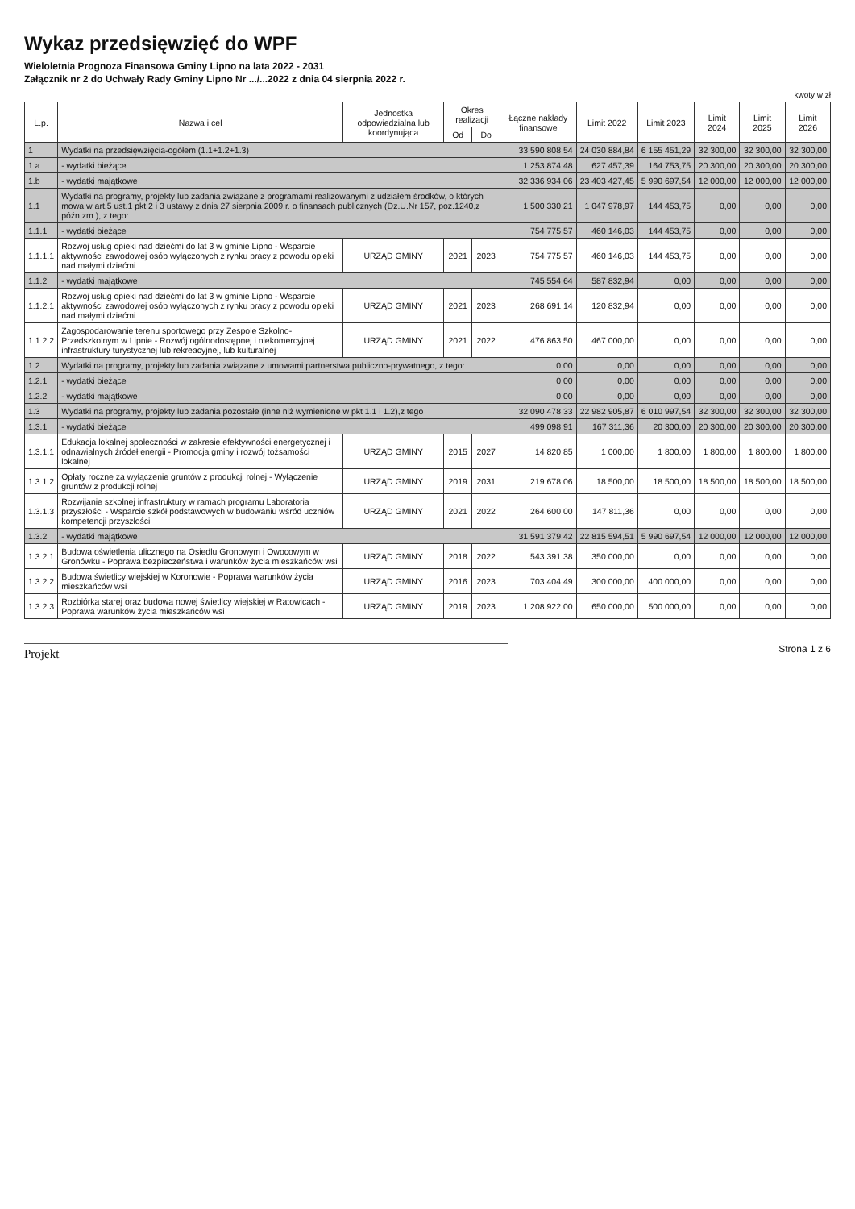Wykaz przedsięwzięć do WPF
Wieloletnia Prognoza Finansowa Gminy Lipno na lata 2022 - 2031
Załącznik nr 2 do Uchwały Rady Gminy Lipno Nr .../...2022 z dnia 04 sierpnia 2022 r.
kwoty w zł
| L.p. | Nazwa i cel | Jednostka odpowiedzialna lub koordynująca | Okres realizacji | | Łączne nakłady finansowe | Limit 2022 | Limit 2023 | Limit 2024 | Limit 2025 | Limit 2026 |
| --- | --- | --- | --- | --- | --- | --- | --- | --- | --- | --- |
| | | | Od | Do | | | | | | |
| 1 | Wydatki na przedsięwzięcia-ogółem (1.1+1.2+1.3) | | | | 33 590 808,54 | 24 030 884,84 | 6 155 451,29 | 32 300,00 | 32 300,00 | 32 300,00 |
| 1.a | - wydatki bieżące | | | | 1 253 874,48 | 627 457,39 | 164 753,75 | 20 300,00 | 20 300,00 | 20 300,00 |
| 1.b | - wydatki majątkowe | | | | 32 336 934,06 | 23 403 427,45 | 5 990 697,54 | 12 000,00 | 12 000,00 | 12 000,00 |
| 1.1 | Wydatki na programy, projekty lub zadania związane z programami realizowanymi z udziałem środków, o których mowa w art.5 ust.1 pkt 2 i 3 ustawy z dnia 27 sierpnia 2009.r. o finansach publicznych (Dz.U.Nr 157, poz.1240,z późn.zm.), z tego: | | | | 1 500 330,21 | 1 047 978,97 | 144 453,75 | 0,00 | 0,00 | 0,00 |
| 1.1.1 | - wydatki bieżące | | | | 754 775,57 | 460 146,03 | 144 453,75 | 0,00 | 0,00 | 0,00 |
| 1.1.1.1 | Rozwój usług opieki nad dziećmi do lat 3 w gminie Lipno - Wsparcie aktywności zawodowej osób wyłączonych z rynku pracy z powodu opieki nad małymi dziećmi | URZĄD GMINY | 2021 | 2023 | 754 775,57 | 460 146,03 | 144 453,75 | 0,00 | 0,00 | 0,00 |
| 1.1.2 | - wydatki majątkowe | | | | 745 554,64 | 587 832,94 | 0,00 | 0,00 | 0,00 | 0,00 |
| 1.1.2.1 | Rozwój usług opieki nad dziećmi do lat 3 w gminie Lipno - Wsparcie aktywności zawodowej osób wyłączonych z rynku pracy z powodu opieki nad małymi dziećmi | URZĄD GMINY | 2021 | 2023 | 268 691,14 | 120 832,94 | 0,00 | 0,00 | 0,00 | 0,00 |
| 1.1.2.2 | Zagospodarowanie terenu sportowego przy Zespole Szkolno-Przedszkolnym w Lipnie - Rozwój ogólnodostępnej i niekomercyjnej infrastruktury turystycznej lub rekreacyjnej, lub kulturalnej | URZĄD GMINY | 2021 | 2022 | 476 863,50 | 467 000,00 | 0,00 | 0,00 | 0,00 | 0,00 |
| 1.2 | Wydatki na programy, projekty lub zadania związane z umowami partnerstwa publiczno-prywatnego, z tego: | | | | 0,00 | 0,00 | 0,00 | 0,00 | 0,00 | 0,00 |
| 1.2.1 | - wydatki bieżące | | | | 0,00 | 0,00 | 0,00 | 0,00 | 0,00 | 0,00 |
| 1.2.2 | - wydatki majątkowe | | | | 0,00 | 0,00 | 0,00 | 0,00 | 0,00 | 0,00 |
| 1.3 | Wydatki na programy, projekty lub zadania pozostałe (inne niż wymienione w pkt 1.1 i 1.2),z tego | | | | 32 090 478,33 | 22 982 905,87 | 6 010 997,54 | 32 300,00 | 32 300,00 | 32 300,00 |
| 1.3.1 | - wydatki bieżące | | | | 499 098,91 | 167 311,36 | 20 300,00 | 20 300,00 | 20 300,00 | 20 300,00 |
| 1.3.1.1 | Edukacja lokalnej społeczności w zakresie efektywności energetycznej i odnawialnych źródeł energii - Promocja gminy i rozwój tożsamości lokalnej | URZĄD GMINY | 2015 | 2027 | 14 820,85 | 1 000,00 | 1 800,00 | 1 800,00 | 1 800,00 | 1 800,00 |
| 1.3.1.2 | Opłaty roczne za wyłączenie gruntów z produkcji rolnej - Wyłączenie gruntów z produkcji rolnej | URZĄD GMINY | 2019 | 2031 | 219 678,06 | 18 500,00 | 18 500,00 | 18 500,00 | 18 500,00 | 18 500,00 |
| 1.3.1.3 | Rozwijanie szkolnej infrastruktury w ramach programu Laboratoria przyszłości - Wsparcie szkół podstawowych w budowaniu wśród uczniów kompetencji przyszłości | URZĄD GMINY | 2021 | 2022 | 264 600,00 | 147 811,36 | 0,00 | 0,00 | 0,00 | 0,00 |
| 1.3.2 | - wydatki majątkowe | | | | 31 591 379,42 | 22 815 594,51 | 5 990 697,54 | 12 000,00 | 12 000,00 | 12 000,00 |
| 1.3.2.1 | Budowa oświetlenia ulicznego na Osiedlu Gronowym i Owocowym w Gronówku - Poprawa bezpieczeństwa i warunków życia mieszkańców wsi | URZĄD GMINY | 2018 | 2022 | 543 391,38 | 350 000,00 | 0,00 | 0,00 | 0,00 | 0,00 |
| 1.3.2.2 | Budowa świetlicy wiejskiej w Koronowie - Poprawa warunków życia mieszkańców wsi | URZĄD GMINY | 2016 | 2023 | 703 404,49 | 300 000,00 | 400 000,00 | 0,00 | 0,00 | 0,00 |
| 1.3.2.3 | Rozbiórka starej oraz budowa nowej świetlicy wiejskiej w Ratowicach - Poprawa warunków życia mieszkańców wsi | URZĄD GMINY | 2019 | 2023 | 1 208 922,00 | 650 000,00 | 500 000,00 | 0,00 | 0,00 | 0,00 |
Projekt
Strona 1 z 6